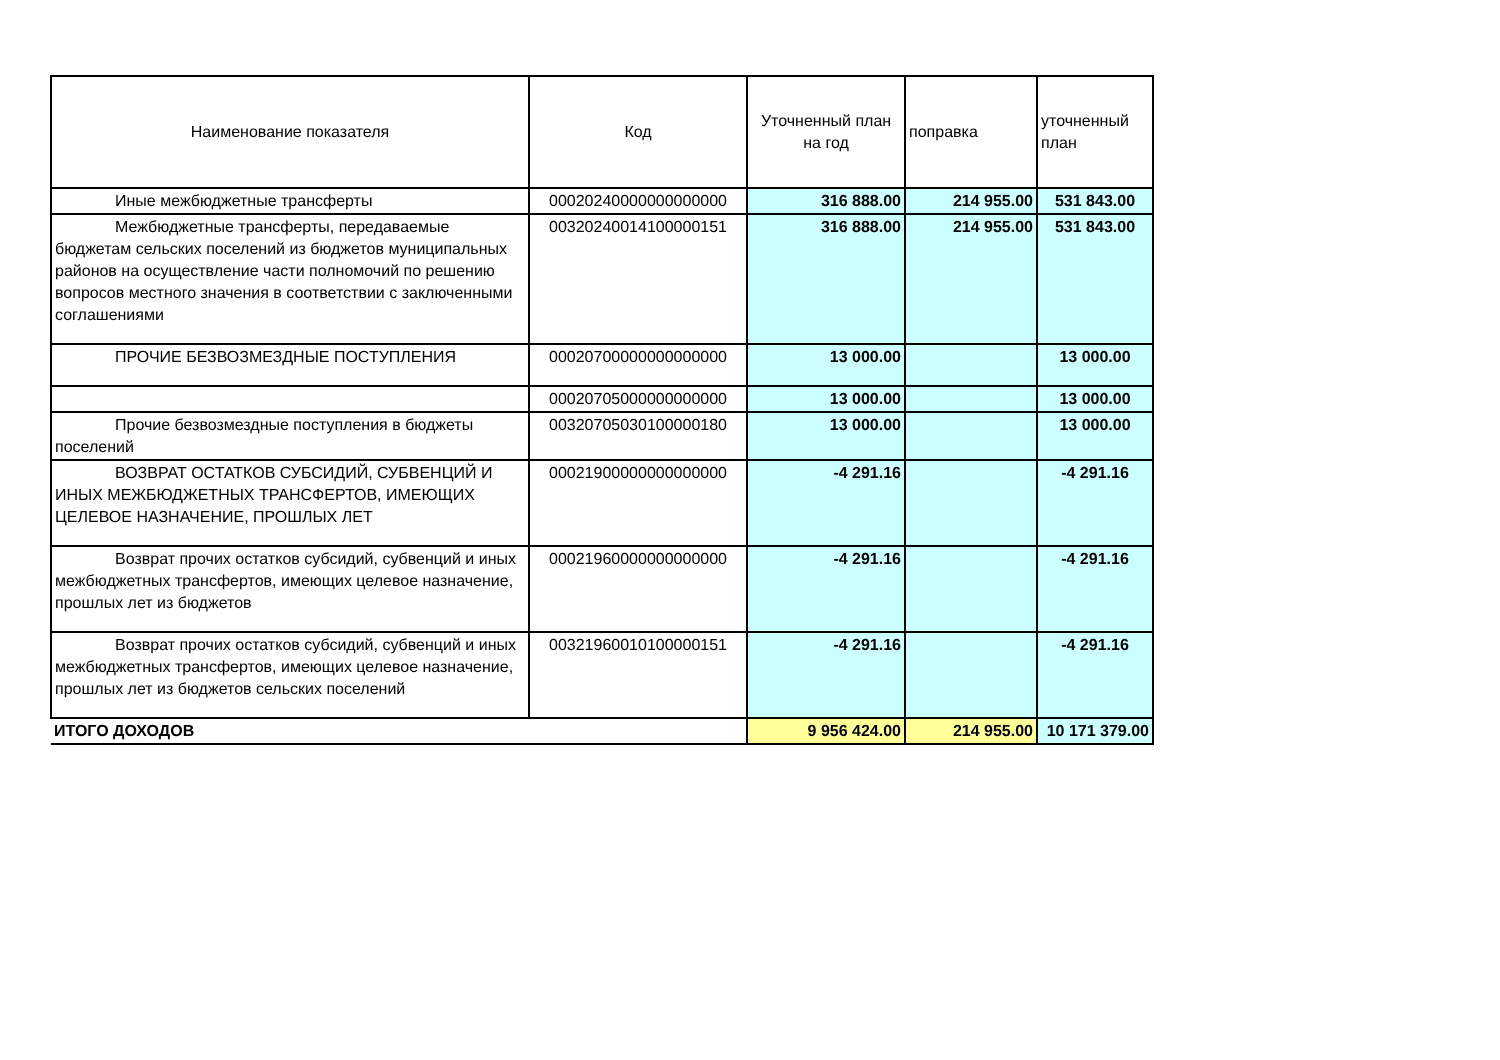| Наименование показателя | Код | Уточненный план на год | поправка | уточненный план |
| --- | --- | --- | --- | --- |
| Иные межбюджетные трансферты | 00020240000000000000 | 316 888.00 | 214 955.00 | 531 843.00 |
| Межбюджетные трансферты, передаваемые бюджетам сельских поселений из бюджетов муниципальных районов на осуществление части полномочий по решению вопросов местного значения в соответствии с заключенными соглашениями | 00320240014100000151 | 316 888.00 | 214 955.00 | 531 843.00 |
| ПРОЧИЕ БЕЗВОЗМЕЗДНЫЕ ПОСТУПЛЕНИЯ | 00020700000000000000 | 13 000.00 | | 13 000.00 |
| | 00020705000000000000 | 13 000.00 | | 13 000.00 |
| Прочие безвозмездные поступления в бюджеты поселений | 00320705030100000180 | 13 000.00 | | 13 000.00 |
| ВОЗВРАТ ОСТАТКОВ СУБСИДИЙ, СУБВЕНЦИЙ И ИНЫХ МЕЖБЮДЖЕТНЫХ ТРАНСФЕРТОВ, ИМЕЮЩИХ ЦЕЛЕВОЕ НАЗНАЧЕНИЕ, ПРОШЛЫХ ЛЕТ | 00021900000000000000 | -4 291.16 | | -4 291.16 |
| Возврат прочих остатков субсидий, субвенций и иных межбюджетных трансфертов, имеющих целевое назначение, прошлых лет из бюджетов | 00021960000000000000 | -4 291.16 | | -4 291.16 |
| Возврат прочих остатков субсидий, субвенций и иных межбюджетных трансфертов, имеющих целевое назначение, прошлых лет из бюджетов сельских поселений | 00321960010100000151 | -4 291.16 | | -4 291.16 |
| ИТОГО ДОХОДОВ | | 9 956 424.00 | 214 955.00 | 10 171 379.00 |